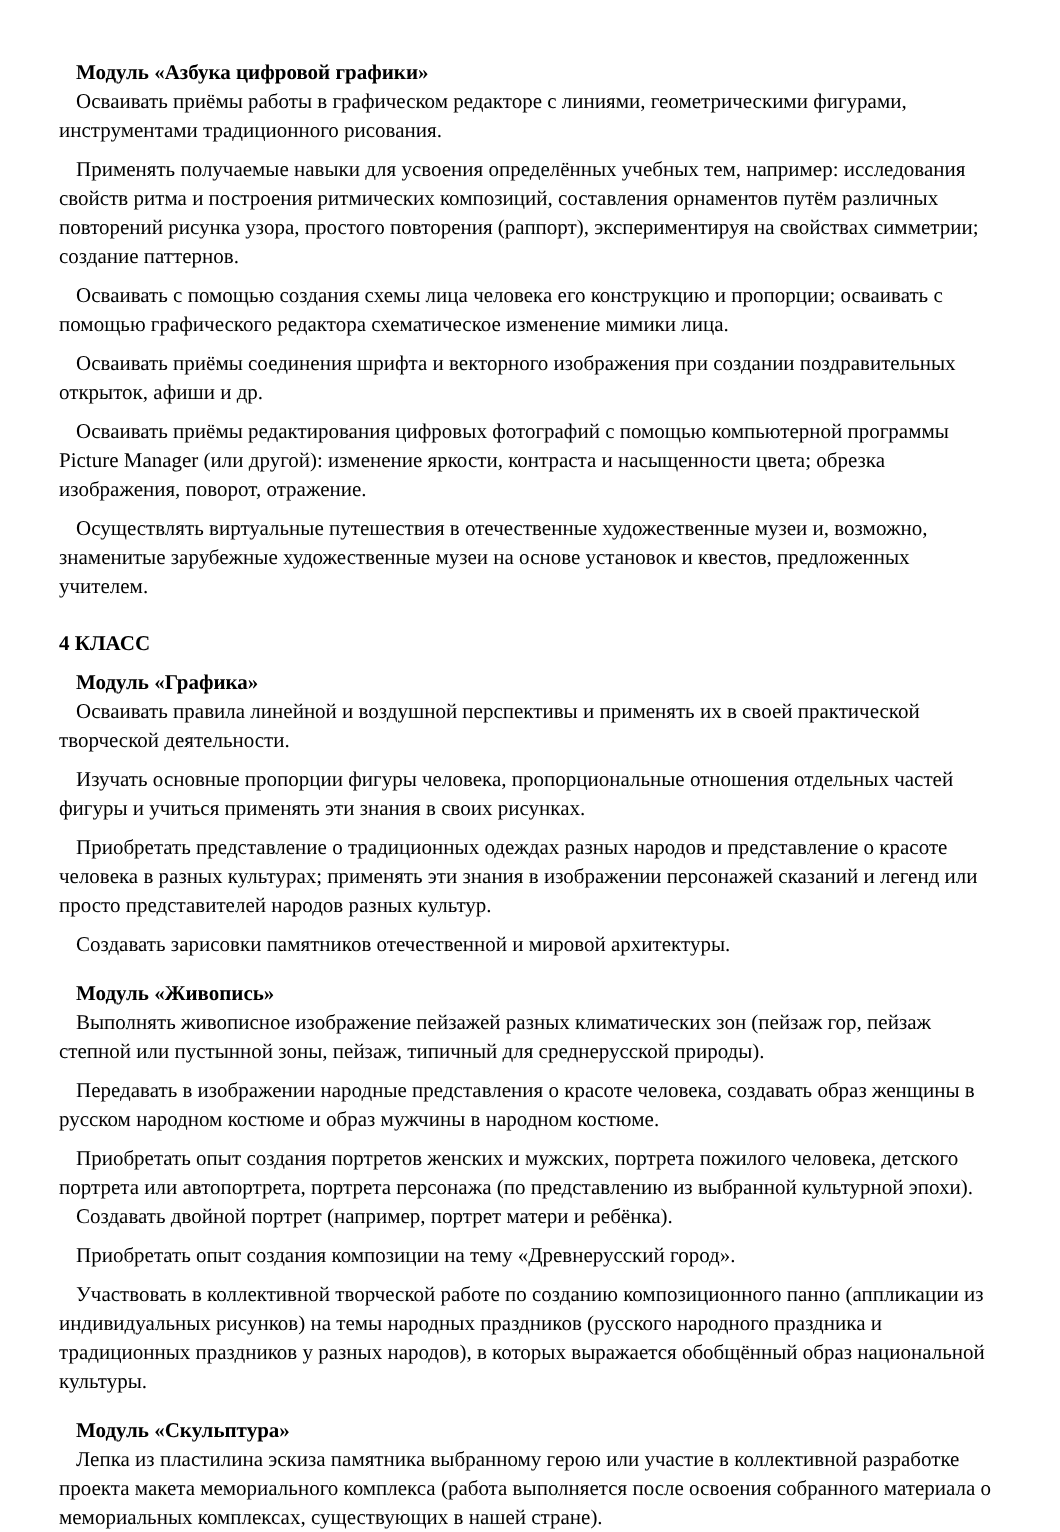Модуль «Азбука цифровой графики»
Осваивать приёмы работы в графическом редакторе с линиями, геометрическими фигурами, инструментами традиционного рисования.
Применять получаемые навыки для усвоения определённых учебных тем, например: исследования свойств ритма и построения ритмических композиций, составления орнаментов путём различных повторений рисунка узора, простого повторения (раппорт), экспериментируя на свойствах симметрии; создание паттернов.
Осваивать с помощью создания схемы лица человека его конструкцию и пропорции; осваивать с помощью графического редактора схематическое изменение мимики лица.
Осваивать приёмы соединения шрифта и векторного изображения при создании поздравительных открыток, афиши и др.
Осваивать приёмы редактирования цифровых фотографий с помощью компьютерной программы Picture Manager (или другой): изменение яркости, контраста и насыщенности цвета; обрезка изображения, поворот, отражение.
Осуществлять виртуальные путешествия в отечественные художественные музеи и, возможно, знаменитые зарубежные художественные музеи на основе установок и квестов, предложенных учителем.
4 КЛАСС
Модуль «Графика»
Осваивать правила линейной и воздушной перспективы и применять их в своей практической творческой деятельности.
Изучать основные пропорции фигуры человека, пропорциональные отношения отдельных частей фигуры и учиться применять эти знания в своих рисунках.
Приобретать представление о традиционных одеждах разных народов и представление о красоте человека в разных культурах; применять эти знания в изображении персонажей сказаний и легенд или просто представителей народов разных культур.
Создавать зарисовки памятников отечественной и мировой архитектуры.
Модуль «Живопись»
Выполнять живописное изображение пейзажей разных климатических зон (пейзаж гор, пейзаж степной или пустынной зоны, пейзаж, типичный для среднерусской природы).
Передавать в изображении народные представления о красоте человека, создавать образ женщины в русском народном костюме и образ мужчины в народном костюме.
Приобретать опыт создания портретов женских и мужских, портрета пожилого человека, детского портрета или автопортрета, портрета персонажа (по представлению из выбранной культурной эпохи).
Создавать двойной портрет (например, портрет матери и ребёнка).
Приобретать опыт создания композиции на тему «Древнерусский город».
Участвовать в коллективной творческой работе по созданию композиционного панно (аппликации из индивидуальных рисунков) на темы народных праздников (русского народного праздника и традиционных праздников у разных народов), в которых выражается обобщённый образ национальной культуры.
Модуль «Скульптура»
Лепка из пластилина эскиза памятника выбранному герою или участие в коллективной разработке проекта макета мемориального комплекса (работа выполняется после освоения собранного материала о мемориальных комплексах, существующих в нашей стране).